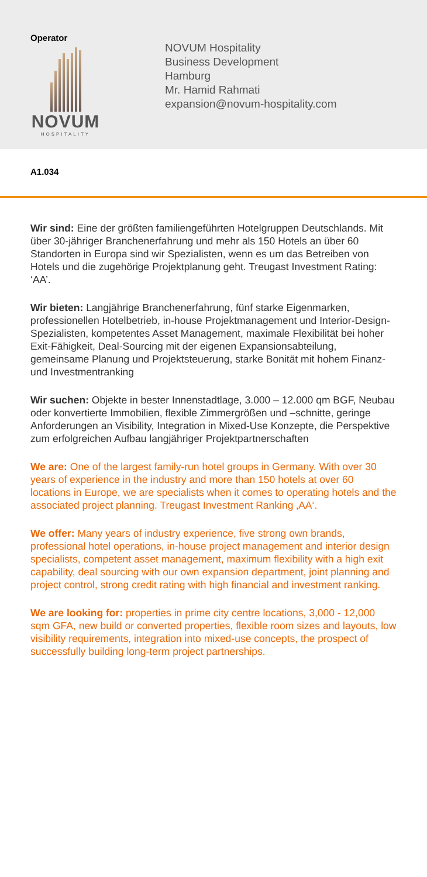Operator
NOVUM
HOSPITALITY
NOVUM Hospitality
Business Development
Hamburg
Mr. Hamid Rahmati
expansion@novum-hospitality.com
A1.034
Wir sind: Eine der größten familiengeführten Hotelgruppen Deutschlands. Mit über 30-jähriger Branchenerfahrung und mehr als 150 Hotels an über 60 Standorten in Europa sind wir Spezialisten, wenn es um das Betreiben von Hotels und die zugehörige Projektplanung geht. Treugast Investment Rating: ‘AA’.
Wir bieten: Langjährige Branchenerfahrung, fünf starke Eigenmarken, professionellen Hotelbetrieb, in-house Projektmanagement und Interior-Design-Spezialisten, kompetentes Asset Management, maximale Flexibilität bei hoher Exit-Fähigkeit, Deal-Sourcing mit der eigenen Expansionsabteilung, gemeinsame Planung und Projektsteuerung, starke Bonität mit hohem Finanz- und Investmentranking
Wir suchen: Objekte in bester Innenstadtlage, 3.000 – 12.000 qm BGF, Neubau oder konvertierte Immobilien, flexible Zimmergrößen und –schnitte, geringe Anforderungen an Visibility, Integration in Mixed-Use Konzepte, die Perspektive zum erfolgreichen Aufbau langjähriger Projektpartnerschaften
We are: One of the largest family-run hotel groups in Germany. With over 30 years of experience in the industry and more than 150 hotels at over 60 locations in Europe, we are specialists when it comes to operating hotels and the associated project planning. Treugast Investment Ranking ‚AA‘.
We offer: Many years of industry experience, five strong own brands, professional hotel operations, in-house project management and interior design specialists, competent asset management, maximum flexibility with a high exit capability, deal sourcing with our own expansion department, joint planning and project control, strong credit rating with high financial and investment ranking.
We are looking for: properties in prime city centre locations, 3,000 - 12,000 sqm GFA, new build or converted properties, flexible room sizes and layouts, low visibility requirements, integration into mixed-use concepts, the prospect of successfully building long-term project partnerships.